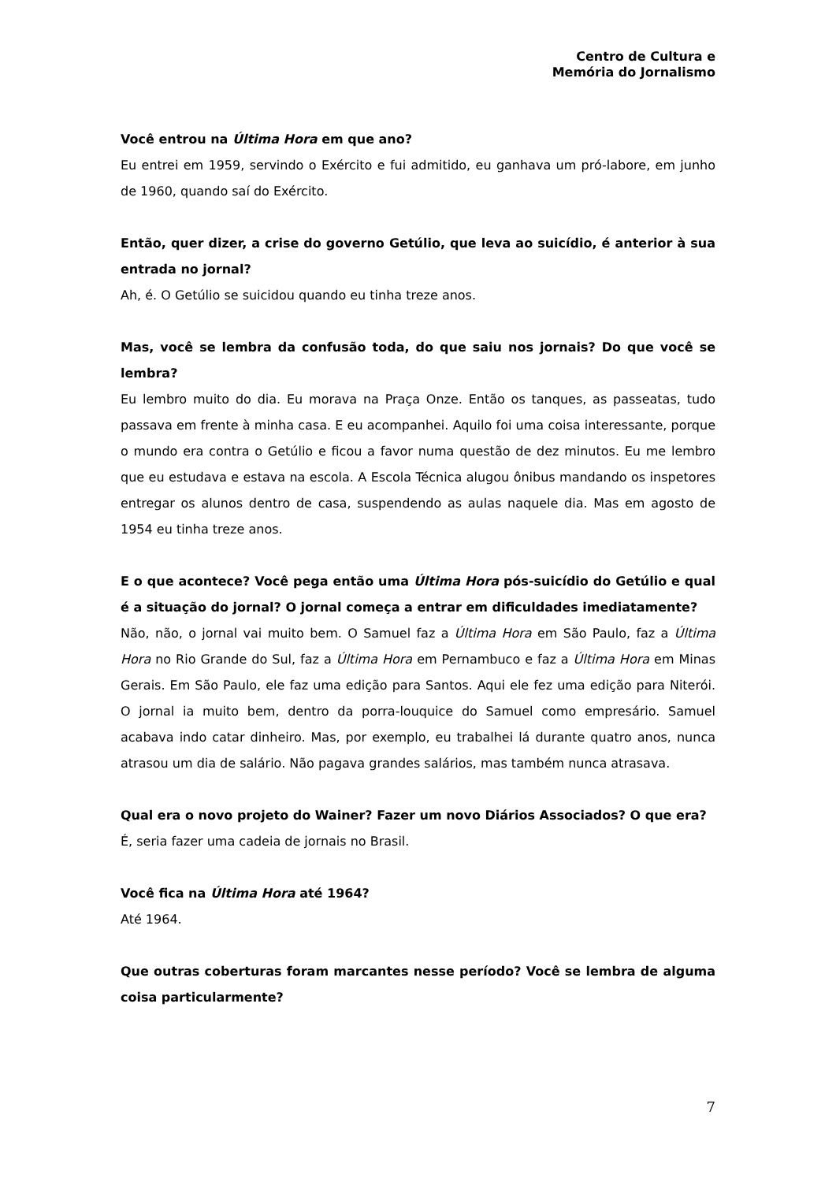Centro de Cultura e
Memória do Jornalismo
Você entrou na Última Hora em que ano?
Eu entrei em 1959, servindo o Exército e fui admitido, eu ganhava um pró-labore, em junho de 1960, quando saí do Exército.
Então, quer dizer, a crise do governo Getúlio, que leva ao suicídio, é anterior à sua entrada no jornal?
Ah, é. O Getúlio se suicidou quando eu tinha treze anos.
Mas, você se lembra da confusão toda, do que saiu nos jornais? Do que você se lembra?
Eu lembro muito do dia. Eu morava na Praça Onze. Então os tanques, as passeatas, tudo passava em frente à minha casa. E eu acompanhei. Aquilo foi uma coisa interessante, porque o mundo era contra o Getúlio e ficou a favor numa questão de dez minutos. Eu me lembro que eu estudava e estava na escola. A Escola Técnica alugou ônibus mandando os inspetores entregar os alunos dentro de casa, suspendendo as aulas naquele dia. Mas em agosto de 1954 eu tinha treze anos.
E o que acontece? Você pega então uma Última Hora pós-suicídio do Getúlio e qual é a situação do jornal? O jornal começa a entrar em dificuldades imediatamente?
Não, não, o jornal vai muito bem. O Samuel faz a Última Hora em São Paulo, faz a Última Hora no Rio Grande do Sul, faz a Última Hora em Pernambuco e faz a Última Hora em Minas Gerais. Em São Paulo, ele faz uma edição para Santos. Aqui ele fez uma edição para Niterói. O jornal ia muito bem, dentro da porra-louquice do Samuel como empresário. Samuel acabava indo catar dinheiro. Mas, por exemplo, eu trabalhei lá durante quatro anos, nunca atrasou um dia de salário. Não pagava grandes salários, mas também nunca atrasava.
Qual era o novo projeto do Wainer? Fazer um novo Diários Associados? O que era?
É, seria fazer uma cadeia de jornais no Brasil.
Você fica na Última Hora até 1964?
Até 1964.
Que outras coberturas foram marcantes nesse período? Você se lembra de alguma coisa particularmente?
7